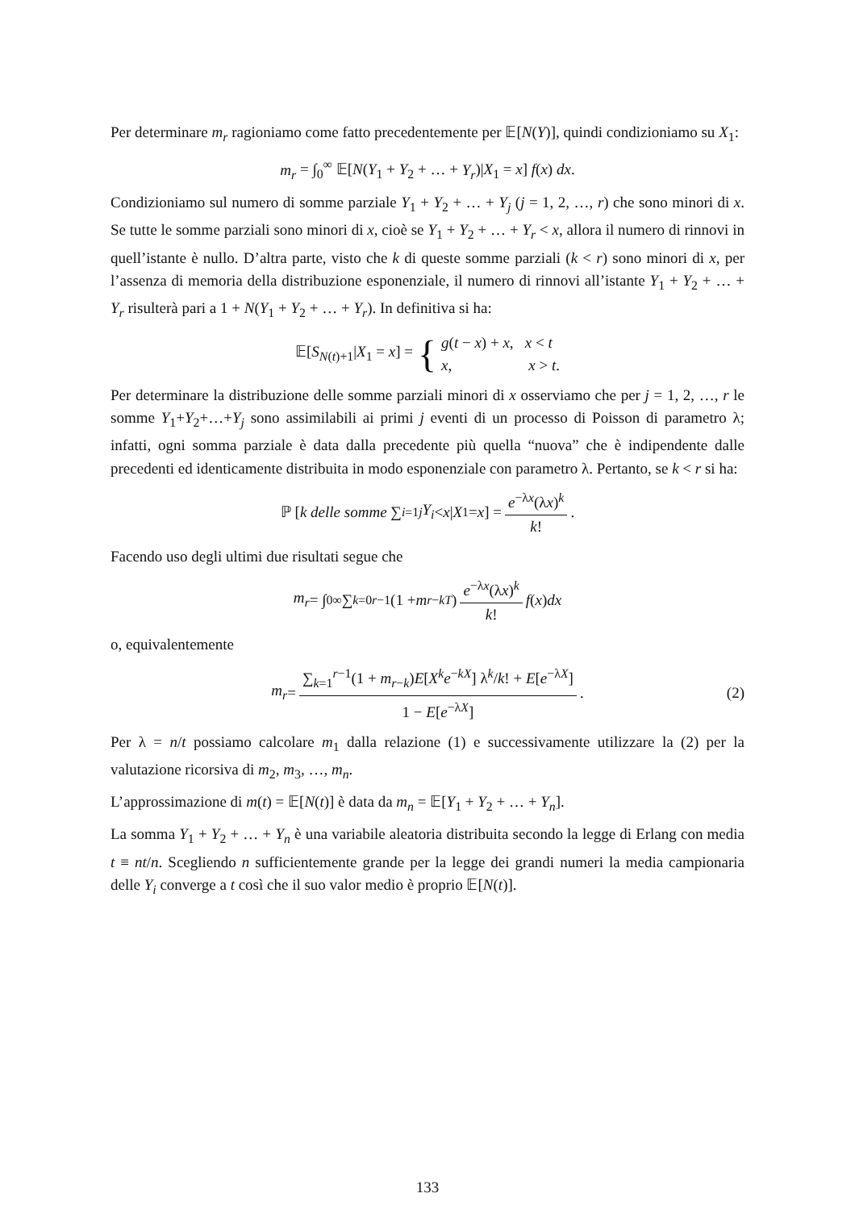Per determinare m<sub>r</sub> ragioniamo come fatto precedentemente per 𝔼[N(Y)], quindi condizioniamo su X<sub>1</sub>:
m<sub>r</sub> = ∫<sub>0</sub><sup>∞</sup> 𝔼[N(Y<sub>1</sub> + Y<sub>2</sub> + … + Y<sub>r</sub>)|X<sub>1</sub> = x] f(x) dx.
Condizioniamo sul numero di somme parziale Y<sub>1</sub> + Y<sub>2</sub> + … + Y<sub>j</sub> (j = 1, 2, …, r) che sono minori di x. Se tutte le somme parziali sono minori di x, cioè se Y<sub>1</sub> + Y<sub>2</sub> + … + Y<sub>r</sub> < x, allora il numero di rinnovi in quell’istante è nullo. D’altra parte, visto che k di queste somme parziali (k < r) sono minori di x, per l’assenza di memoria della distribuzione esponenziale, il numero di rinnovi all’istante Y<sub>1</sub> + Y<sub>2</sub> + … + Y<sub>r</sub> risulterà pari a 1 + N(Y<sub>1</sub> + Y<sub>2</sub> + … + Y<sub>r</sub>). In definitiva si ha:
𝔼[S<sub>N(t)+1</sub>|X<sub>1</sub> = x] = { g(t − x) + x, x < t
x, x > t.
Per determinare la distribuzione delle somme parziali minori di x osserviamo che per j = 1, 2, …, r le somme Y<sub>1</sub>+Y<sub>2</sub>+…+Y<sub>j</sub> sono assimilabili ai primi j eventi di un processo di Poisson di parametro λ; infatti, ogni somma parziale è data dalla precedente più quella “nuova” che è indipendente dalle precedenti ed identicamente distribuita in modo esponenziale con parametro λ. Pertanto, se k < r si ha:
ℙ [k delle somme ∑<sub>i=1</sub><sup>j</sup> Y<sub>i</sub> < x | X<sub>1</sub> = x] = e<sup>−λx</sup>(λx)<sup>k</sup> k!.
Facendo uso degli ultimi due risultati segue che
m<sub>r</sub> = ∫<sub>0</sub><sup>∞</sup> ∑<sub>k=0</sub><sup>r−1</sup>(1 + m<sub>r−kT</sub>) e<sup>−λx</sup>(λx)<sup>k</sup> k! f (x) dx
o, equivalentemente
m<sub>r</sub> = ∑<sub>k=1</sub><sup>r−1</sup>(1 + m<sub>r−k</sub>)E[X<sup>k</sup>e<sup>−kX</sup>] λ<sup>k</sup>/k! + E[e<sup>−λX</sup>] 1 − E[e<sup>−λX</sup>]. (2)
Per λ = n/t possiamo calcolare m<sub>1</sub> dalla relazione (1) e successivamente utilizzare la (2) per la valutazione ricorsiva di m<sub>2</sub>, m<sub>3</sub>, …, m<sub>n</sub>.
L’approssimazione di m(t) = 𝔼[N(t)] è data da m<sub>n</sub> = 𝔼[Y<sub>1</sub> + Y<sub>2</sub> + … + Y<sub>n</sub>].
La somma Y<sub>1</sub> + Y<sub>2</sub> + … + Y<sub>n</sub> è una variabile aleatoria distribuita secondo la legge di Erlang con media t ≡ nt/n. Scegliendo n sufficientemente grande per la legge dei grandi numeri la media campionaria delle Y<sub>i</sub> converge a t così che il suo valor medio è proprio 𝔼[N(t)].
133